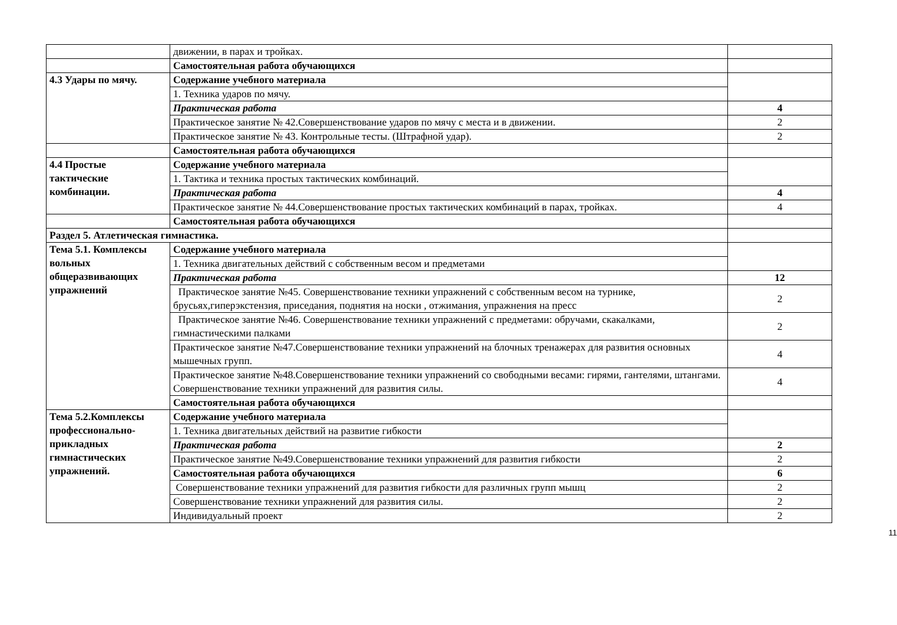| | движении, в парах и тройках. | |
| | Самостоятельная работа обучающихся | |
| 4.3 Удары по мячу. | Содержание учебного материала | |
| | 1. Техника ударов по мячу. | |
| | Практическая работа | 4 |
| | Практическое занятие № 42.Совершенствование ударов по мячу с места и в движении. | 2 |
| | Практическое занятие № 43. Контрольные тесты. (Штрафной удар). | 2 |
| | Самостоятельная работа обучающихся | |
| 4.4 Простые тактические комбинации. | Содержание учебного материала | |
| | 1. Тактика и техника простых тактических комбинаций. | |
| | Практическая работа | 4 |
| | Практическое занятие № 44.Совершенствование простых тактических комбинаций в парах, тройках. | 4 |
| | Самостоятельная работа обучающихся | |
| Раздел 5. Атлетическая гимнастика. | | |
| Тема 5.1. Комплексы вольных общеразвивающих упражнений | Содержание учебного материала | |
| | 1. Техника двигательных действий с собственным весом и предметами | |
| | Практическая работа | 12 |
| | Практическое занятие №45. Совершенствование техники упражнений с собственным весом на турнике, брусьях,гиперэкстензия, приседания, поднятия на носки , отжимания, упражнения на пресс | 2 |
| | Практическое занятие №46. Совершенствование техники упражнений с предметами: обручами, скакалками, гимнастическими палками | 2 |
| | Практическое занятие №47.Совершенствование техники упражнений на блочных тренажерах для развития основных мышечных групп. | 4 |
| | Практическое занятие №48.Совершенствование техники упражнений со свободными весами: гирями, гантелями, штангами. Совершенствование техники упражнений для развития силы. | 4 |
| | Самостоятельная работа обучающихся | |
| Тема 5.2.Комплексы профессионально-прикладных гимнастических упражнений. | Содержание учебного материала | |
| | 1. Техника двигательных действий на развитие гибкости | |
| | Практическая работа | 2 |
| | Практическое занятие №49.Совершенствование техники упражнений для развития гибкости | 2 |
| | Самостоятельная работа обучающихся | 6 |
| | Совершенствование техники упражнений для развития гибкости для различных групп мышц | 2 |
| | Совершенствование техники упражнений для развития силы. | 2 |
| | Индивидуальный проект | 2 |
11